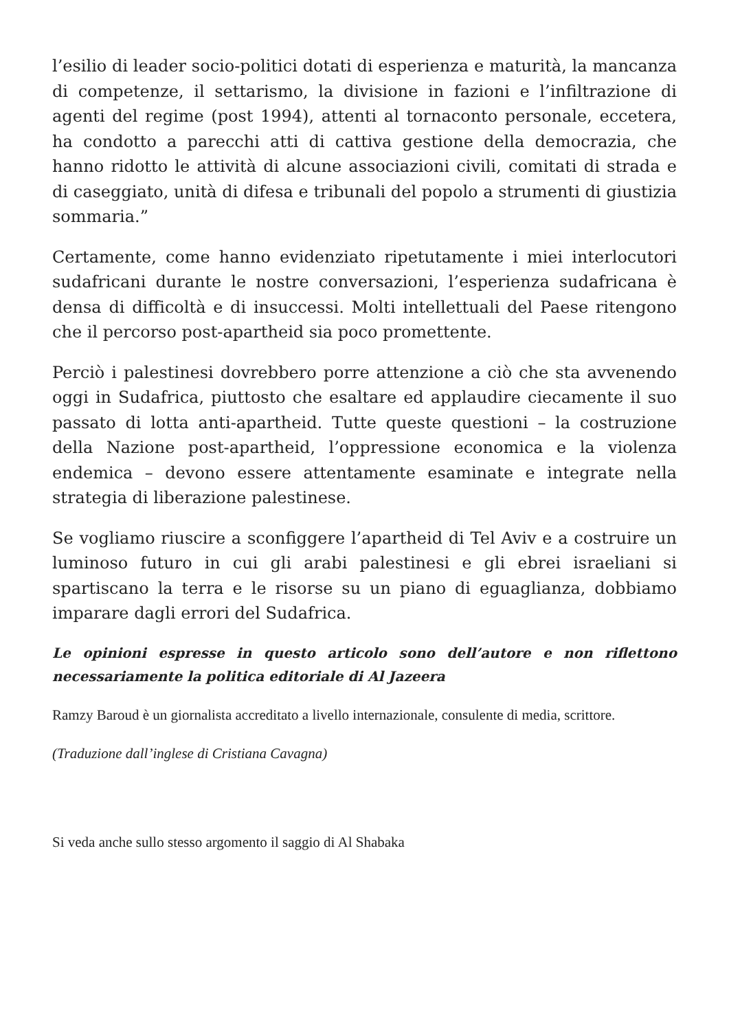l’esilio di leader socio-politici dotati di esperienza e maturità, la mancanza di competenze, il settarismo, la divisione in fazioni e l’infiltrazione di agenti del regime (post 1994), attenti al tornaconto personale, eccetera, ha condotto a parecchi atti di cattiva gestione della democrazia, che hanno ridotto le attività di alcune associazioni civili, comitati di strada e di caseggiato, unità di difesa e tribunali del popolo a strumenti di giustizia sommaria.”
Certamente, come hanno evidenziato ripetutamente i miei interlocutori sudafricani durante le nostre conversazioni, l’esperienza sudafricana è densa di difficoltà e di insuccessi. Molti intellettuali del Paese ritengono che il percorso post-apartheid sia poco promettente.
Perciò i palestinesi dovrebbero porre attenzione a ciò che sta avvenendo oggi in Sudafrica, piuttosto che esaltare ed applaudire ciecamente il suo passato di lotta anti-apartheid. Tutte queste questioni – la costruzione della Nazione post-apartheid, l’oppressione economica e la violenza endemica – devono essere attentamente esaminate e integrate nella strategia di liberazione palestinese.
Se vogliamo riuscire a sconfiggere l’apartheid di Tel Aviv e a costruire un luminoso futuro in cui gli arabi palestinesi e gli ebrei israeliani si spartiscano la terra e le risorse su un piano di eguaglianza, dobbiamo imparare dagli errori del Sudafrica.
Le opinioni espresse in questo articolo sono dell’autore e non riflettono necessariamente la politica editoriale di Al Jazeera
Ramzy Baroud è un giornalista accreditato a livello internazionale, consulente di media, scrittore.
(Traduzione dall’inglese di Cristiana Cavagna)
Si veda anche sullo stesso argomento il saggio di Al Shabaka